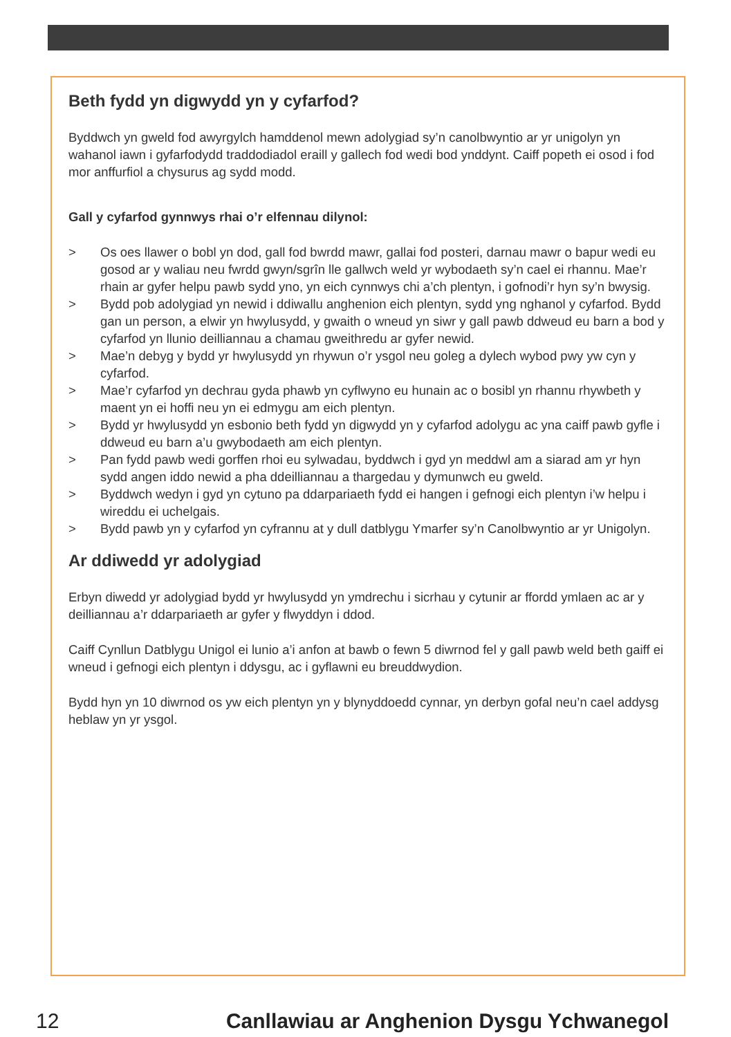Beth fydd yn digwydd yn y cyfarfod?
Byddwch yn gweld fod awyrgylch hamddenol mewn adolygiad sy’n canolbwyntio ar yr unigolyn yn wahanol iawn i gyfarfodydd traddodiadol eraill y gallech fod wedi bod ynddynt. Caiff popeth ei osod i fod mor anffurfiol a chysurus ag sydd modd.
Gall y cyfarfod gynnwys rhai o’r elfennau dilynol:
> Os oes llawer o bobl yn dod, gall fod bwrdd mawr, gallai fod posteri, darnau mawr o bapur wedi eu gosod ar y waliau neu fwrdd gwyn/sgrîn lle gallwch weld yr wybodaeth sy’n cael ei rhannu. Mae’r rhain ar gyfer helpu pawb sydd yno, yn eich cynnwys chi a’ch plentyn, i gofnodi’r hyn sy’n bwysig.
> Bydd pob adolygiad yn newid i ddiwallu anghenion eich plentyn, sydd yng nghanol y cyfarfod. Bydd gan un person, a elwir yn hwylusydd, y gwaith o wneud yn siwr y gall pawb ddweud eu barn a bod y cyfarfod yn llunio deilliannau a chamau gweithredu ar gyfer newid.
> Mae’n debyg y bydd yr hwylusydd yn rhywun o’r ysgol neu goleg a dylech wybod pwy yw cyn y cyfarfod.
> Mae’r cyfarfod yn dechrau gyda phawb yn cyflwyno eu hunain ac o bosibl yn rhannu rhywbeth y maent yn ei hoffi neu yn ei edmygu am eich plentyn.
> Bydd yr hwylusydd yn esbonio beth fydd yn digwydd yn y cyfarfod adolygu ac yna caiff pawb gyfle i ddweud eu barn a’u gwybodaeth am eich plentyn.
> Pan fydd pawb wedi gorffen rhoi eu sylwadau, byddwch i gyd yn meddwl am a siarad am yr hyn sydd angen iddo newid a pha ddeilliannau a thargedau y dymunwch eu gweld.
> Byddwch wedyn i gyd yn cytuno pa ddarpariaeth fydd ei hangen i gefnogi eich plentyn i’w helpu i wireddu ei uchelgais.
> Bydd pawb yn y cyfarfod yn cyfrannu at y dull datblygu Ymarfer sy’n Canolbwyntio ar yr Unigolyn.
Ar ddiwedd yr adolygiad
Erbyn diwedd yr adolygiad bydd yr hwylusydd yn ymdrechu i sicrhau y cytunir ar ffordd ymlaen ac ar y deilliannau a’r ddarpariaeth ar gyfer y flwyddyn i ddod.
Caiff Cynllun Datblygu Unigol ei lunio a’i anfon at bawb o fewn 5 diwrnod fel y gall pawb weld beth gaiff ei wneud i gefnogi eich plentyn i ddysgu, ac i gyflawni eu breuddwydion.
Bydd hyn yn 10 diwrnod os yw eich plentyn yn y blynyddoedd cynnar, yn derbyn gofal neu’n cael addysg heblaw yn yr ysgol.
12 Canllawiau ar Anghenion Dysgu Ychwanegol